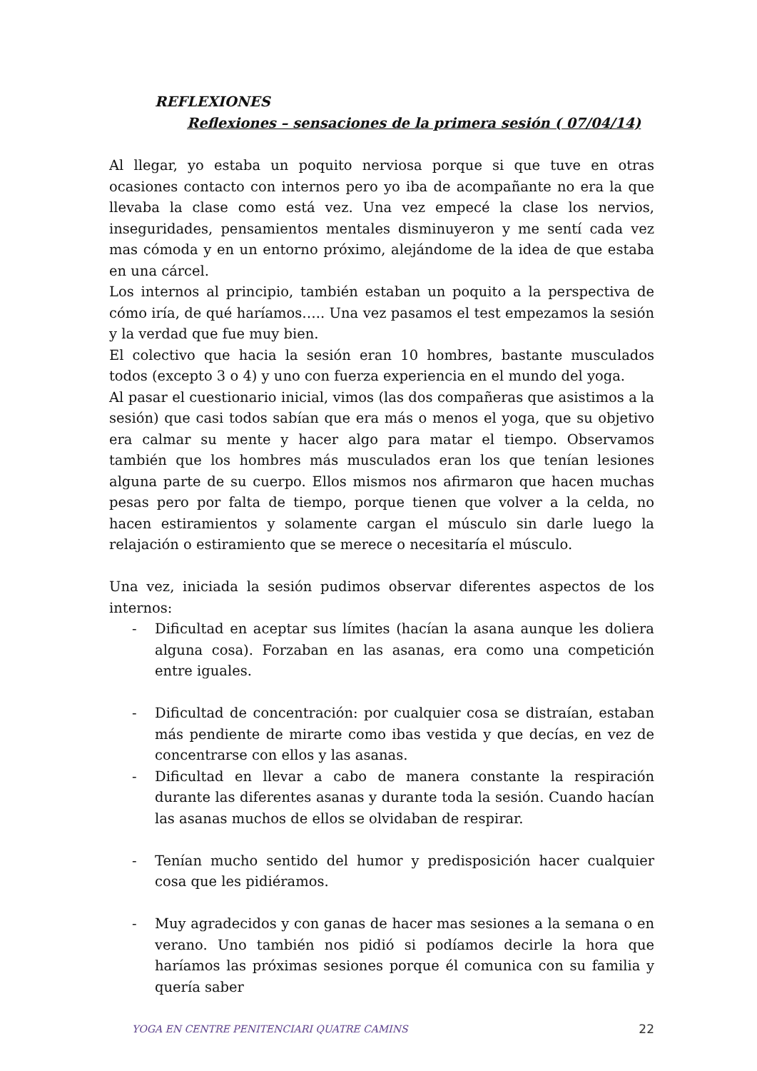REFLEXIONES
Reflexiones – sensaciones de la primera sesión ( 07/04/14)
Al llegar, yo estaba un poquito nerviosa porque si que tuve en otras ocasiones contacto con internos pero yo iba de acompañante no era la que llevaba la clase como está vez. Una vez empecé la clase los nervios, inseguridades, pensamientos mentales disminuyeron y me sentí cada vez mas cómoda y en un entorno próximo, alejándome de la idea de que estaba en una cárcel.
Los internos al principio, también estaban un poquito a la perspectiva de cómo iría, de qué haríamos….. Una vez pasamos el test empezamos la sesión y la verdad que fue muy bien.
El colectivo que hacia la sesión eran 10 hombres, bastante musculados todos (excepto 3 o 4) y uno con fuerza experiencia en el mundo del yoga.
Al pasar el cuestionario inicial, vimos (las dos compañeras que asistimos a la sesión) que casi todos sabían que era más o menos el yoga, que su objetivo era calmar su mente y hacer algo para matar el tiempo. Observamos también que los hombres más musculados eran los que tenían lesiones alguna parte de su cuerpo. Ellos mismos nos afirmaron que hacen muchas pesas pero por falta de tiempo, porque tienen que volver a la celda, no hacen estiramientos y solamente cargan el músculo sin darle luego la relajación o estiramiento que se merece o necesitaría el músculo.
Una vez, iniciada la sesión pudimos observar diferentes aspectos de los internos:
- Dificultad en aceptar sus límites (hacían la asana aunque les doliera alguna cosa). Forzaban en las asanas, era como una competición entre iguales.
- Dificultad de concentración: por cualquier cosa se distraían, estaban más pendiente de mirarte como ibas vestida y que decías, en vez de concentrarse con ellos y las asanas.
- Dificultad en llevar a cabo de manera constante la respiración durante las diferentes asanas y durante toda la sesión. Cuando hacían las asanas muchos de ellos se olvidaban de respirar.
- Tenían mucho sentido del humor y predisposición hacer cualquier cosa que les pidiéramos.
- Muy agradecidos y con ganas de hacer mas sesiones a la semana o en verano. Uno también nos pidió si podíamos decirle la hora que haríamos las próximas sesiones porque él comunica con su familia y quería saber
YOGA EN CENTRE PENITENCIARI QUATRE CAMINS 22